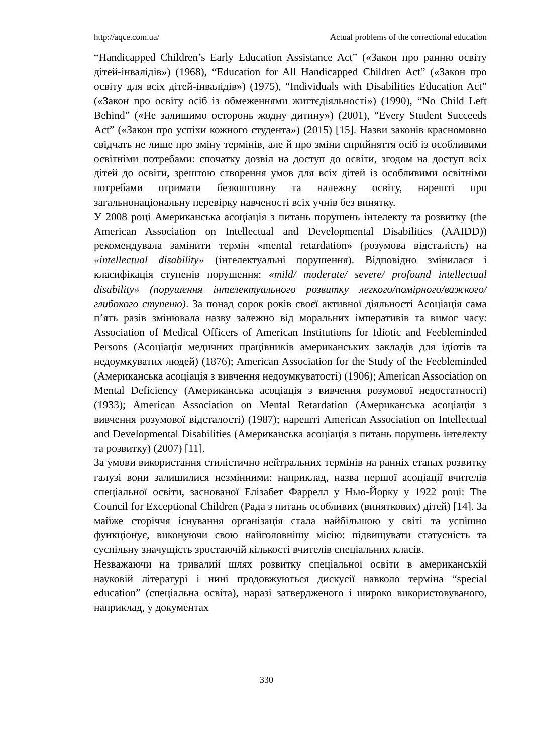http://aqce.com.ua/ Actual problems of the correctional education
“Handicapped Children’s Early Education Assistance Act” («Закон про ранню освіту дітей-інвалідів») (1968), “Education for All Handicapped Children Act” («Закон про освіту для всіх дітей-інвалідів») (1975), “Individuals with Disabilities Education Act” («Закон про освіту осіб із обмеженнями життєдіяльності») (1990), “No Child Left Behind” («Не залишимо осторонь жодну дитину») (2001), “Every Student Succeeds Act” («Закон про успіхи кожного студента») (2015) [15]. Назви законів красномовно свідчать не лише про зміну термінів, але й про зміни сприйняття осіб із особливими освітніми потребами: спочатку дозвіл на доступ до освіти, згодом на доступ всіх дітей до освіти, зрештою створення умов для всіх дітей із особливими освітніми потребами отримати безкоштовну та належну освіту, нарешті про загальнонаціональну перевірку навченості всіх учнів без винятку.
У 2008 році Американська асоціація з питань порушень інтелекту та розвитку (the American Association on Intellectual and Developmental Disabilities (AAIDD)) рекомендувала замінити термін «mental retardation» (розумова відсталість) на «intellectual disability» (інтелектуальні порушення). Відповідно змінилася і класифікація ступенів порушення: «mild/ moderate/ severe/ profound intellectual disability» (порушення інтелектуального розвитку легкого/помірного/важкого/глибокого ступеню). За понад сорок років своєї активної діяльності Асоціація сама п’ять разів змінювала назву залежно від моральних імперативів та вимог часу: Association of Medical Officers of American Institutions for Idiotic and Feebleminded Persons (Асоціація медичних працівників американських закладів для ідіотів та недоумкуватих людей) (1876); American Association for the Study of the Feebleminded (Американська асоціація з вивчення недоумкуватості) (1906); American Association on Mental Deficiency (Американська асоціація з вивчення розумової недостатності) (1933); American Association on Mental Retardation (Американська асоціація з вивчення розумової відсталості) (1987); нарешті American Association on Intellectual and Developmental Disabilities (Американська асоціація з питань порушень інтелекту та розвитку) (2007) [11].
За умови використання стилістично нейтральних термінів на ранніх етапах розвитку галузі вони залишилися незмінними: наприклад, назва першої асоціації вчителів спеціальної освіти, заснованої Елізабет Фаррелл у Нью-Йорку у 1922 році: The Council for Exceptional Children (Рада з питань особливих (виняткових) дітей) [14]. За майже сторіччя існування організація стала найбільшою у світі та успішно функціонує, виконуючи свою найголовнішу місію: підвищувати статусність та суспільну значущість зростаючій кількості вчителів спеціальних класів.
Незважаючи на тривалий шлях розвитку спеціальної освіти в американській науковій літературі і нині продовжуються дискусії навколо терміна “special education” (спеціальна освіта), наразі затвердженого і широко використовуваного, наприклад, у документах
330